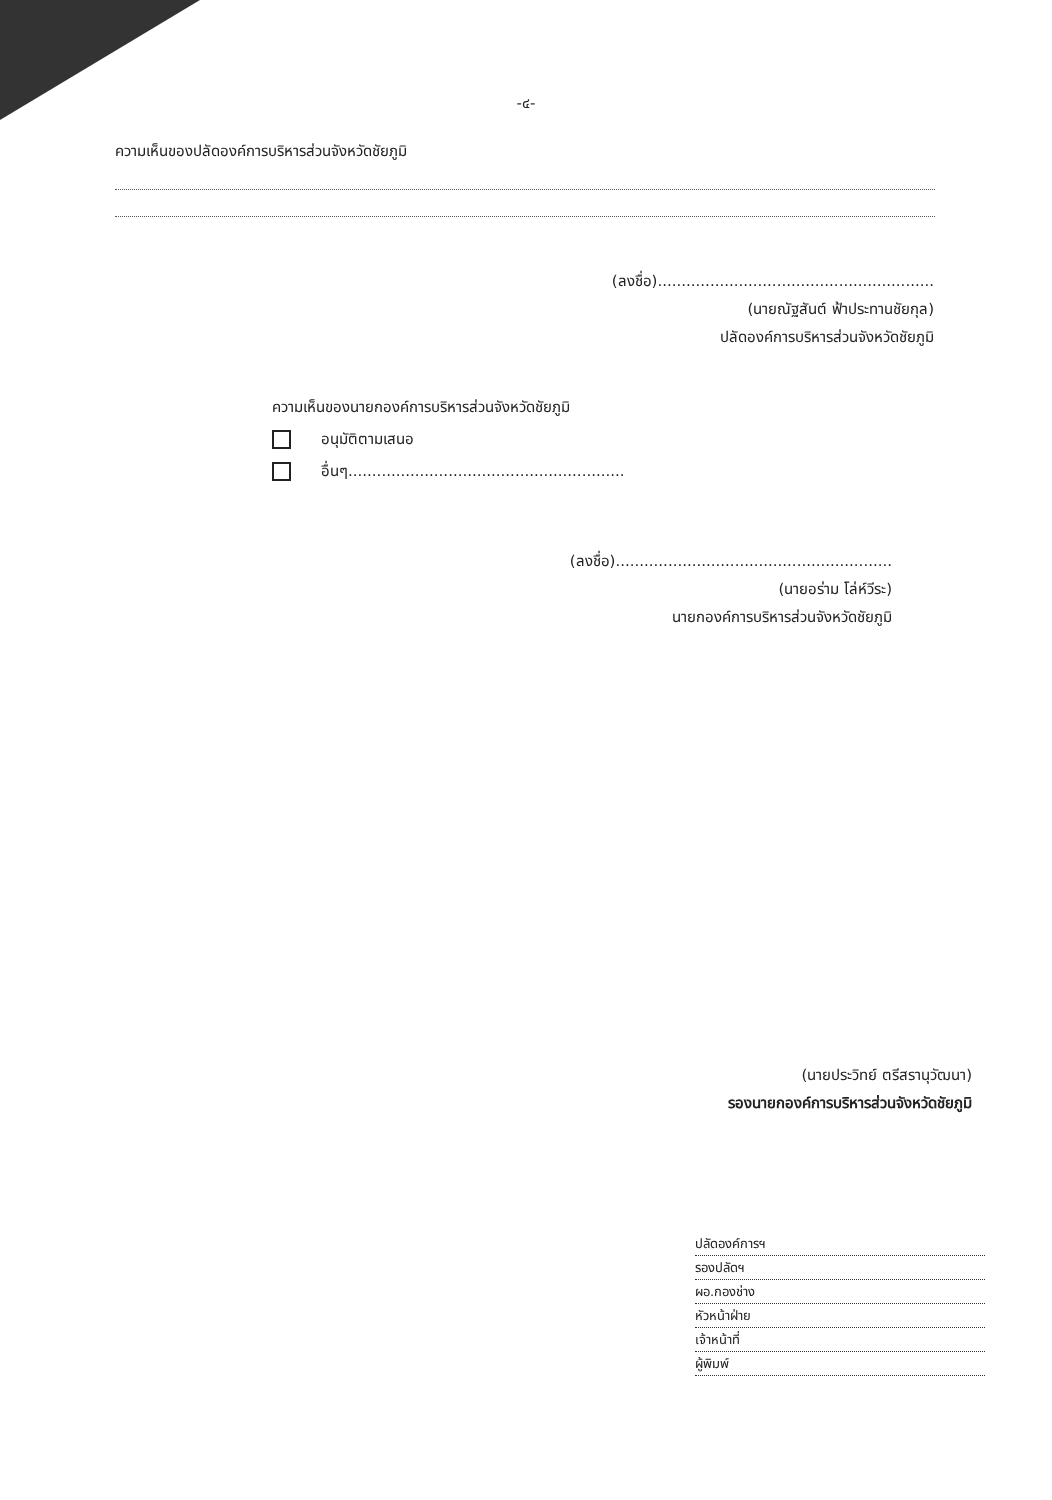-๔-
ความเห็นของปลัดองค์การบริหารส่วนจังหวัดชัยภูมิ
(ลงชื่อ)..........................................................
(นายณัฐสันต์ ฟ้าประทานชัยกุล)
ปลัดองค์การบริหารส่วนจังหวัดชัยภูมิ
ความเห็นของนายกองค์การบริหารส่วนจังหวัดชัยภูมิ
อนุมัติตามเสนอ
อื่นๆ..........................................................
(ลงชื่อ)..........................................................
(นายอร่าม โล่ห์วีระ)
นายกองค์การบริหารส่วนจังหวัดชัยภูมิ
(นายประวิทย์ ตรีสรานุวัฒนา)
รองนายกองค์การบริหารส่วนจังหวัดชัยภูมิ
ปลัดองค์การฯ
รองปลัดฯ
ผอ.กองช่าง
หัวหน้าฝ่าย
เจ้าหน้าที่
ผู้พิมพ์